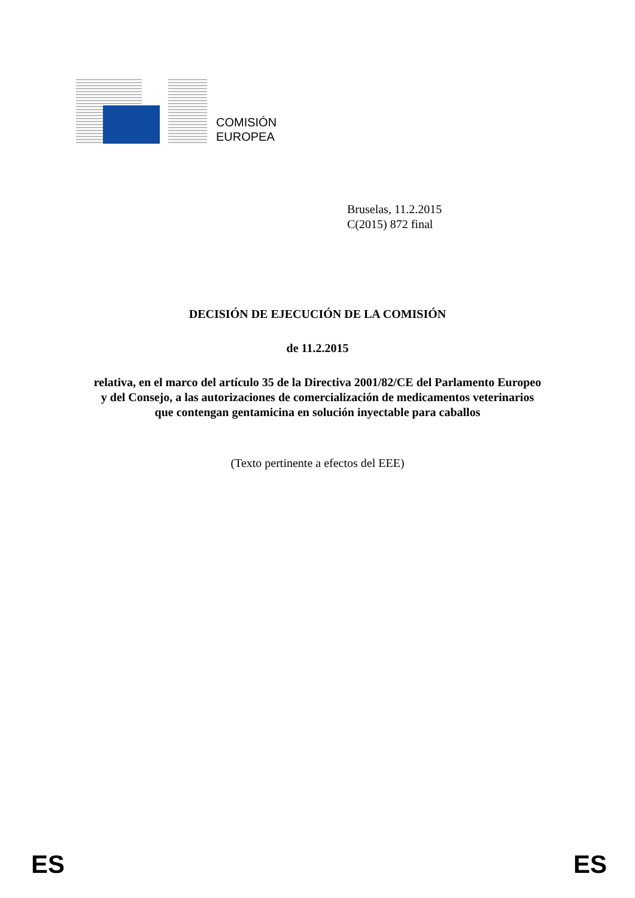COMISIÓN
EUROPEA
Bruselas, 11.2.2015
C(2015) 872 final
DECISIÓN DE EJECUCIÓN DE LA COMISIÓN
de 11.2.2015
relativa, en el marco del artículo 35 de la Directiva 2001/82/CE del Parlamento Europeo
y del Consejo, a las autorizaciones de comercialización de medicamentos veterinarios
que contengan gentamicina en solución inyectable para caballos
(Texto pertinente a efectos del EEE)
ES ES